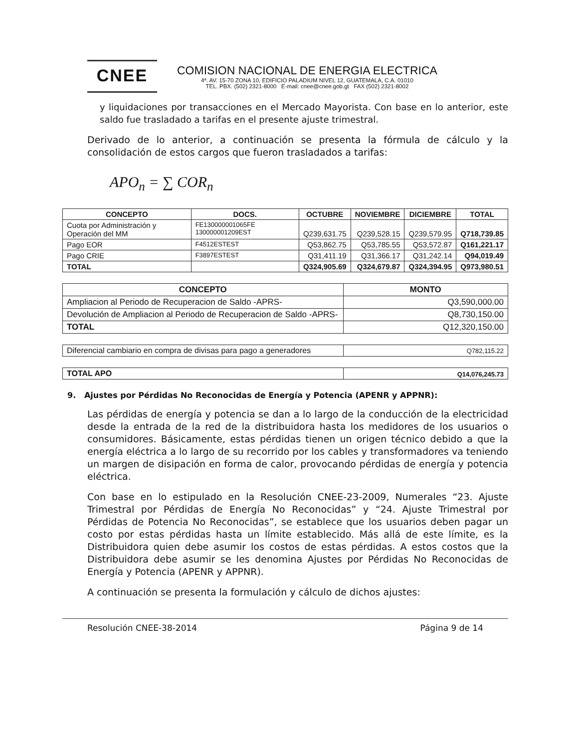CNEE
COMISION NACIONAL DE ENERGIA ELECTRICA
4ª. AV. 15-70 ZONA 10, EDIFICIO PALADIUM NIVEL 12, GUATEMALA, C.A. 01010
TEL. PBX. (502) 2321-8000 E-mail: cnee@cnee.gob.gt FAX (502) 2321-8002
y liquidaciones por transacciones en el Mercado Mayorista. Con base en lo anterior, este saldo fue trasladado a tarifas en el presente ajuste trimestral.
Derivado de lo anterior, a continuación se presenta la fórmula de cálculo y la consolidación de estos cargos que fueron trasladados a tarifas:
APO<sub>n</sub> = ∑ COR<sub>n</sub>
| CONCEPTO | DOCS. | OCTUBRE | NOVIEMBRE | DICIEMBRE | TOTAL |
| --- | --- | --- | --- | --- | --- |
| Cuota por Administración y Operación del MM | FE130000001065FE 130000001209EST | Q239,631.75 | Q239,528.15 | Q239,579.95 | Q718,739.85 |
| Pago EOR | F4512ESTEST | Q53,862.75 | Q53,785.55 | Q53,572.87 | Q161,221.17 |
| Pago CRIE | F3897ESTEST | Q31,411.19 | Q31,366.17 | Q31,242.14 | Q94,019.49 |
| TOTAL | | Q324,905.69 | Q324,679.87 | Q324,394.95 | Q973,980.51 |
| CONCEPTO | MONTO |
| --- | --- |
| Ampliacion al Periodo de Recuperacion de Saldo -APRS- | Q3,590,000.00 |
| Devolución de Ampliacion al Periodo de Recuperacion de Saldo -APRS- | Q8,730,150.00 |
| TOTAL | Q12,320,150.00 |
| Diferencial cambiario en compra de divisas para pago a generadores | Q782,115.22 |
| TOTAL APO | Q14,076,245.73 |
9. Ajustes por Pérdidas No Reconocidas de Energía y Potencia (APENR y APPNR):
Las pérdidas de energía y potencia se dan a lo largo de la conducción de la electricidad desde la entrada de la red de la distribuidora hasta los medidores de los usuarios o consumidores. Básicamente, estas pérdidas tienen un origen técnico debido a que la energía eléctrica a lo largo de su recorrido por los cables y transformadores va teniendo un margen de disipación en forma de calor, provocando pérdidas de energía y potencia eléctrica.
Con base en lo estipulado en la Resolución CNEE-23-2009, Numerales “23. Ajuste Trimestral por Pérdidas de Energía No Reconocidas” y “24. Ajuste Trimestral por Pérdidas de Potencia No Reconocidas”, se establece que los usuarios deben pagar un costo por estas pérdidas hasta un límite establecido. Más allá de este límite, es la Distribuidora quien debe asumir los costos de estas pérdidas. A estos costos que la Distribuidora debe asumir se les denomina Ajustes por Pérdidas No Reconocidas de Energía y Potencia (APENR y APPNR).
A continuación se presenta la formulación y cálculo de dichos ajustes:
Resolución CNEE-38-2014 Página 9 de 14